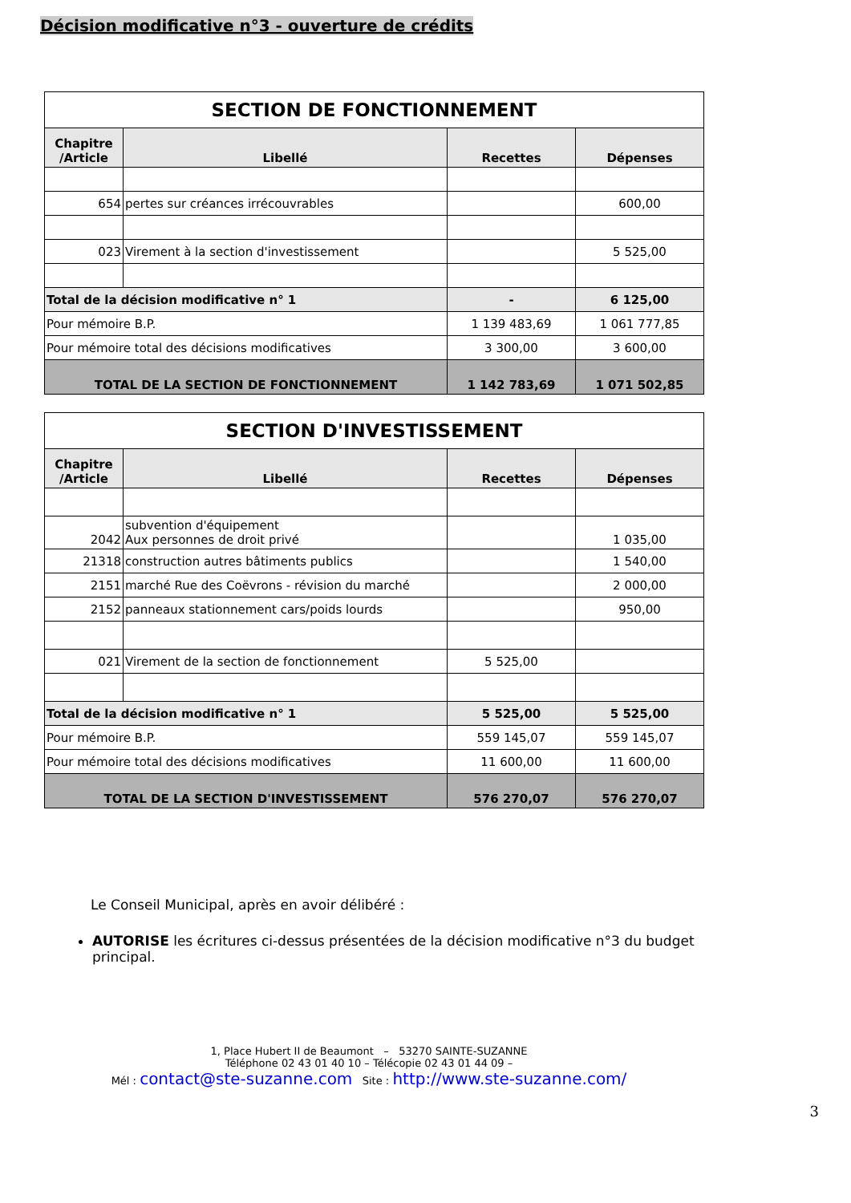Décision modificative n°3 - ouverture de crédits
| SECTION DE FONCTIONNEMENT | | | |
| Chapitre /Article | Libellé | Recettes | Dépenses |
| 654 | pertes sur créances irrécouvrables | | 600,00 |
| 023 | Virement à la section d'investissement | | 5 525,00 |
| Total de la décision modificative n° 1 | | - | 6 125,00 |
| Pour mémoire B.P. | | 1 139 483,69 | 1 061 777,85 |
| Pour mémoire total des décisions modificatives | | 3 300,00 | 3 600,00 |
| TOTAL DE LA SECTION DE FONCTIONNEMENT | | 1 142 783,69 | 1 071 502,85 |
| SECTION D'INVESTISSEMENT | | | |
| Chapitre /Article | Libellé | Recettes | Dépenses |
| 2042 | subvention d'équipement Aux personnes de droit privé | | 1 035,00 |
| 21318 | construction autres bâtiments publics | | 1 540,00 |
| 2151 | marché Rue des Coëvrons - révision du marché | | 2 000,00 |
| 2152 | panneaux stationnement cars/poids lourds | | 950,00 |
| 021 | Virement de la section de fonctionnement | 5 525,00 | |
| Total de la décision modificative n° 1 | | 5 525,00 | 5 525,00 |
| Pour mémoire B.P. | | 559 145,07 | 559 145,07 |
| Pour mémoire total des décisions modificatives | | 11 600,00 | 11 600,00 |
| TOTAL DE LA SECTION D'INVESTISSEMENT | | 576 270,07 | 576 270,07 |
Le Conseil Municipal, après en avoir délibéré :
AUTORISE les écritures ci-dessus présentées de la décision modificative n°3 du budget principal.
1, Place Hubert II de Beaumont – 53270 SAINTE-SUZANNE
Téléphone 02 43 01 40 10 – Télécopie 02 43 01 44 09 –
Mél : contact@ste-suzanne.com Site : http://www.ste-suzanne.com/
3